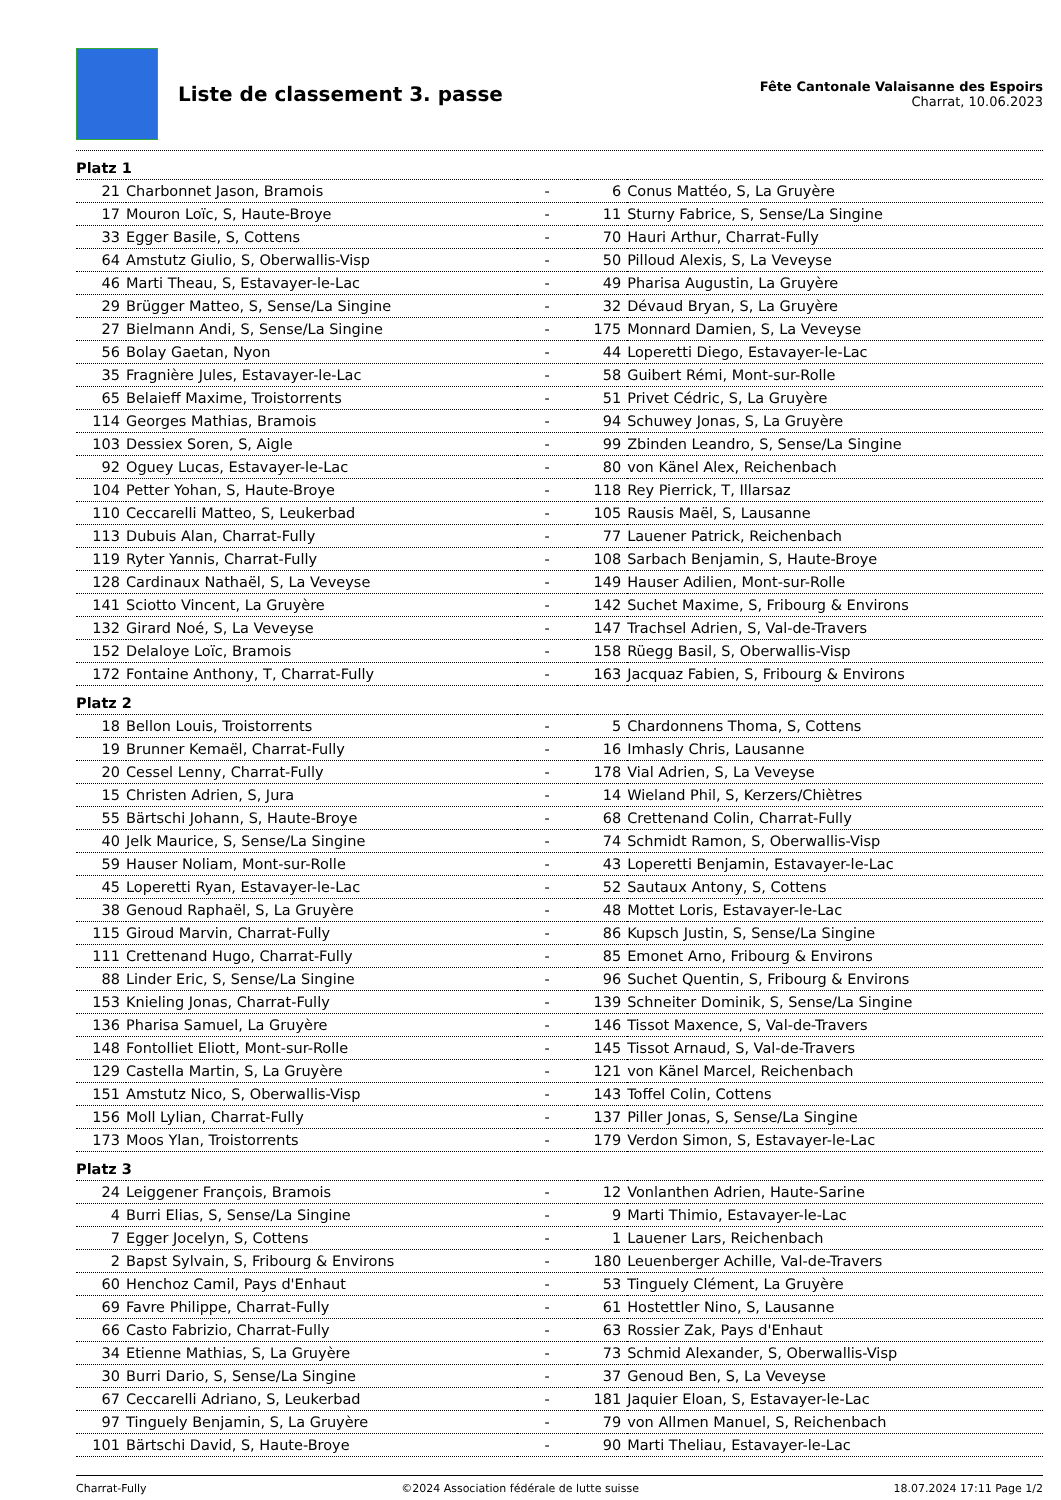Liste de classement 3. passe
Fête Cantonale Valaisanne des Espoirs
Charrat, 10.06.2023
| Platz 1 | | | | |
| 21 | Charbonnet Jason, Bramois | - | 6 | Conus Mattéo, S, La Gruyère |
| 17 | Mouron Loïc, S, Haute-Broye | - | 11 | Sturny Fabrice, S, Sense/La Singine |
| 33 | Egger Basile, S, Cottens | - | 70 | Hauri Arthur, Charrat-Fully |
| 64 | Amstutz Giulio, S, Oberwallis-Visp | - | 50 | Pilloud Alexis, S, La Veveyse |
| 46 | Marti Theau, S, Estavayer-le-Lac | - | 49 | Pharisa Augustin, La Gruyère |
| 29 | Brügger Matteo, S, Sense/La Singine | - | 32 | Dévaud Bryan, S, La Gruyère |
| 27 | Bielmann Andi, S, Sense/La Singine | - | 175 | Monnard Damien, S, La Veveyse |
| 56 | Bolay Gaetan, Nyon | - | 44 | Loperetti Diego, Estavayer-le-Lac |
| 35 | Fragnière Jules, Estavayer-le-Lac | - | 58 | Guibert Rémi, Mont-sur-Rolle |
| 65 | Belaieff Maxime, Troistorrents | - | 51 | Privet Cédric, S, La Gruyère |
| 114 | Georges Mathias, Bramois | - | 94 | Schuwey Jonas, S, La Gruyère |
| 103 | Dessiex Soren, S, Aigle | - | 99 | Zbinden Leandro, S, Sense/La Singine |
| 92 | Oguey Lucas, Estavayer-le-Lac | - | 80 | von Känel Alex, Reichenbach |
| 104 | Petter Yohan, S, Haute-Broye | - | 118 | Rey Pierrick, T, Illarsaz |
| 110 | Ceccarelli Matteo, S, Leukerbad | - | 105 | Rausis Maël, S, Lausanne |
| 113 | Dubuis Alan, Charrat-Fully | - | 77 | Lauener Patrick, Reichenbach |
| 119 | Ryter Yannis, Charrat-Fully | - | 108 | Sarbach Benjamin, S, Haute-Broye |
| 128 | Cardinaux Nathaël, S, La Veveyse | - | 149 | Hauser Adilien, Mont-sur-Rolle |
| 141 | Sciotto Vincent, La Gruyère | - | 142 | Suchet Maxime, S, Fribourg & Environs |
| 132 | Girard Noé, S, La Veveyse | - | 147 | Trachsel Adrien, S, Val-de-Travers |
| 152 | Delaloye Loïc, Bramois | - | 158 | Rüegg Basil, S, Oberwallis-Visp |
| 172 | Fontaine Anthony, T, Charrat-Fully | - | 163 | Jacquaz Fabien, S, Fribourg & Environs |
| Platz 2 | | | | |
| 18 | Bellon Louis, Troistorrents | - | 5 | Chardonnens Thoma, S, Cottens |
| 19 | Brunner Kemaël, Charrat-Fully | - | 16 | Imhasly Chris, Lausanne |
| 20 | Cessel Lenny, Charrat-Fully | - | 178 | Vial Adrien, S, La Veveyse |
| 15 | Christen Adrien, S, Jura | - | 14 | Wieland Phil, S, Kerzers/Chiètres |
| 55 | Bärtschi Johann, S, Haute-Broye | - | 68 | Crettenand Colin, Charrat-Fully |
| 40 | Jelk Maurice, S, Sense/La Singine | - | 74 | Schmidt Ramon, S, Oberwallis-Visp |
| 59 | Hauser Noliam, Mont-sur-Rolle | - | 43 | Loperetti Benjamin, Estavayer-le-Lac |
| 45 | Loperetti Ryan, Estavayer-le-Lac | - | 52 | Sautaux Antony, S, Cottens |
| 38 | Genoud Raphaël, S, La Gruyère | - | 48 | Mottet Loris, Estavayer-le-Lac |
| 115 | Giroud Marvin, Charrat-Fully | - | 86 | Kupsch Justin, S, Sense/La Singine |
| 111 | Crettenand Hugo, Charrat-Fully | - | 85 | Emonet Arno, Fribourg & Environs |
| 88 | Linder Eric, S, Sense/La Singine | - | 96 | Suchet Quentin, S, Fribourg & Environs |
| 153 | Knieling Jonas, Charrat-Fully | - | 139 | Schneiter Dominik, S, Sense/La Singine |
| 136 | Pharisa Samuel, La Gruyère | - | 146 | Tissot Maxence, S, Val-de-Travers |
| 148 | Fontolliet Eliott, Mont-sur-Rolle | - | 145 | Tissot Arnaud, S, Val-de-Travers |
| 129 | Castella Martin, S, La Gruyère | - | 121 | von Känel Marcel, Reichenbach |
| 151 | Amstutz Nico, S, Oberwallis-Visp | - | 143 | Toffel Colin, Cottens |
| 156 | Moll Lylian, Charrat-Fully | - | 137 | Piller Jonas, S, Sense/La Singine |
| 173 | Moos Ylan, Troistorrents | - | 179 | Verdon Simon, S, Estavayer-le-Lac |
| Platz 3 | | | | |
| 24 | Leiggener François, Bramois | - | 12 | Vonlanthen Adrien, Haute-Sarine |
| 4 | Burri Elias, S, Sense/La Singine | - | 9 | Marti Thimio, Estavayer-le-Lac |
| 7 | Egger Jocelyn, S, Cottens | - | 1 | Lauener Lars, Reichenbach |
| 2 | Bapst Sylvain, S, Fribourg & Environs | - | 180 | Leuenberger Achille, Val-de-Travers |
| 60 | Henchoz Camil, Pays d'Enhaut | - | 53 | Tinguely Clément, La Gruyère |
| 69 | Favre Philippe, Charrat-Fully | - | 61 | Hostettler Nino, S, Lausanne |
| 66 | Casto Fabrizio, Charrat-Fully | - | 63 | Rossier Zak, Pays d'Enhaut |
| 34 | Etienne Mathias, S, La Gruyère | - | 73 | Schmid Alexander, S, Oberwallis-Visp |
| 30 | Burri Dario, S, Sense/La Singine | - | 37 | Genoud Ben, S, La Veveyse |
| 67 | Ceccarelli Adriano, S, Leukerbad | - | 181 | Jaquier Eloan, S, Estavayer-le-Lac |
| 97 | Tinguely Benjamin, S, La Gruyère | - | 79 | von Allmen Manuel, S, Reichenbach |
| 101 | Bärtschi David, S, Haute-Broye | - | 90 | Marti Theliau, Estavayer-le-Lac |
Charrat-Fully ©2024 Association fédérale de lutte suisse 18.07.2024 17:11 Page 1/2